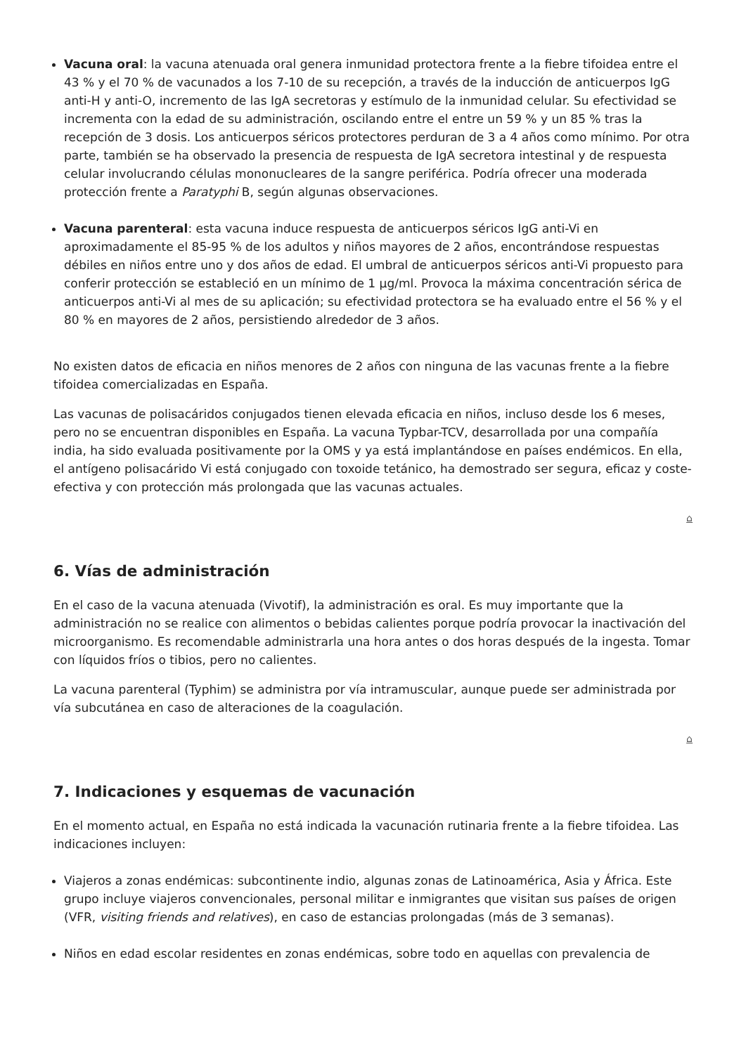Vacuna oral: la vacuna atenuada oral genera inmunidad protectora frente a la fiebre tifoidea entre el 43 % y el 70 % de vacunados a los 7-10 de su recepción, a través de la inducción de anticuerpos IgG anti-H y anti-O, incremento de las IgA secretoras y estímulo de la inmunidad celular. Su efectividad se incrementa con la edad de su administración, oscilando entre el entre un 59 % y un 85 % tras la recepción de 3 dosis. Los anticuerpos séricos protectores perduran de 3 a 4 años como mínimo. Por otra parte, también se ha observado la presencia de respuesta de IgA secretora intestinal y de respuesta celular involucrando células mononucleares de la sangre periférica. Podría ofrecer una moderada protección frente a Paratyphi B, según algunas observaciones.
Vacuna parenteral: esta vacuna induce respuesta de anticuerpos séricos IgG anti-Vi en aproximadamente el 85-95 % de los adultos y niños mayores de 2 años, encontrándose respuestas débiles en niños entre uno y dos años de edad. El umbral de anticuerpos séricos anti-Vi propuesto para conferir protección se estableció en un mínimo de 1 µg/ml. Provoca la máxima concentración sérica de anticuerpos anti-Vi al mes de su aplicación; su efectividad protectora se ha evaluado entre el 56 % y el 80 % en mayores de 2 años, persistiendo alrededor de 3 años.
No existen datos de eficacia en niños menores de 2 años con ninguna de las vacunas frente a la fiebre tifoidea comercializadas en España.
Las vacunas de polisacáridos conjugados tienen elevada eficacia en niños, incluso desde los 6 meses, pero no se encuentran disponibles en España. La vacuna Typbar-TCV, desarrollada por una compañía india, ha sido evaluada positivamente por la OMS y ya está implantándose en países endémicos. En ella, el antígeno polisacárido Vi está conjugado con toxoide tetánico, ha demostrado ser segura, eficaz y coste-efectiva y con protección más prolongada que las vacunas actuales.
⌂
6. Vías de administración
En el caso de la vacuna atenuada (Vivotif), la administración es oral. Es muy importante que la administración no se realice con alimentos o bebidas calientes porque podría provocar la inactivación del microorganismo. Es recomendable administrarla una hora antes o dos horas después de la ingesta. Tomar con líquidos fríos o tibios, pero no calientes.
La vacuna parenteral (Typhim) se administra por vía intramuscular, aunque puede ser administrada por vía subcutánea en caso de alteraciones de la coagulación.
⌂
7. Indicaciones y esquemas de vacunación
En el momento actual, en España no está indicada la vacunación rutinaria frente a la fiebre tifoidea. Las indicaciones incluyen:
Viajeros a zonas endémicas: subcontinente indio, algunas zonas de Latinoamérica, Asia y África. Este grupo incluye viajeros convencionales, personal militar e inmigrantes que visitan sus países de origen (VFR, visiting friends and relatives), en caso de estancias prolongadas (más de 3 semanas).
Niños en edad escolar residentes en zonas endémicas, sobre todo en aquellas con prevalencia de